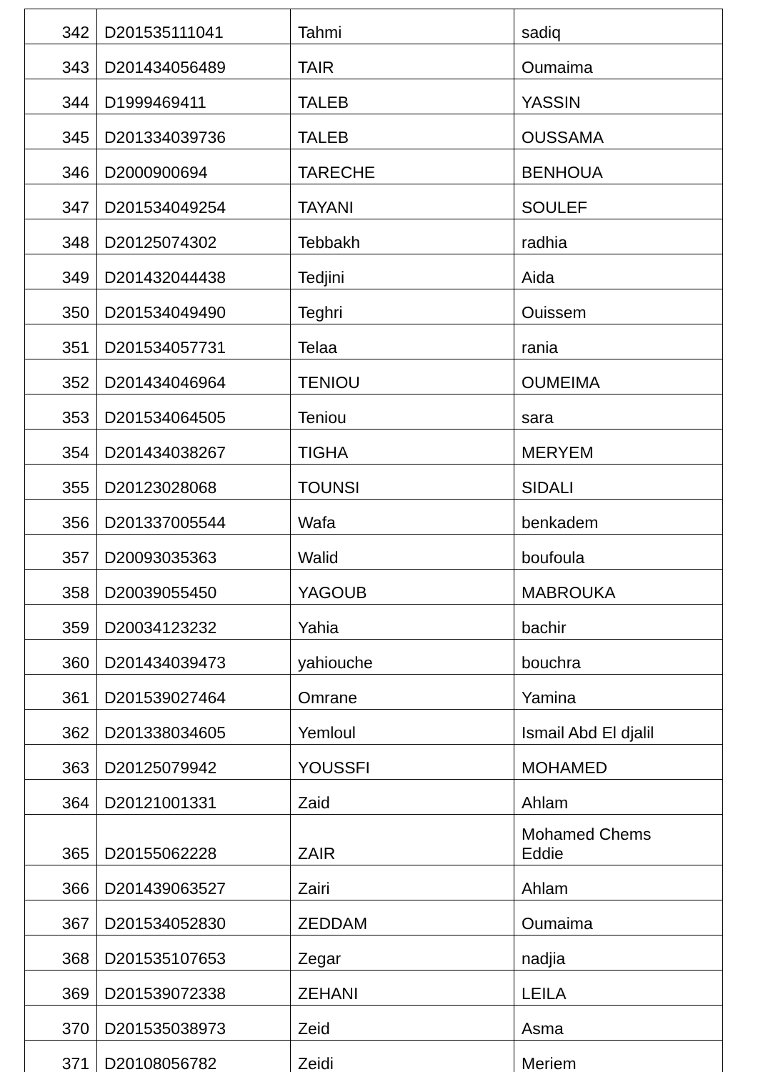| 342 | D201535111041 | Tahmi | sadiq |
| 343 | D201434056489 | TAIR | Oumaima |
| 344 | D1999469411 | TALEB | YASSIN |
| 345 | D201334039736 | TALEB | OUSSAMA |
| 346 | D2000900694 | TARECHE | BENHOUA |
| 347 | D201534049254 | TAYANI | SOULEF |
| 348 | D20125074302 | Tebbakh | radhia |
| 349 | D201432044438 | Tedjini | Aida |
| 350 | D201534049490 | Teghri | Ouissem |
| 351 | D201534057731 | Telaa | rania |
| 352 | D201434046964 | TENIOU | OUMEIMA |
| 353 | D201534064505 | Teniou | sara |
| 354 | D201434038267 | TIGHA | MERYEM |
| 355 | D20123028068 | TOUNSI | SIDALI |
| 356 | D201337005544 | Wafa | benkadem |
| 357 | D20093035363 | Walid | boufoula |
| 358 | D20039055450 | YAGOUB | MABROUKA |
| 359 | D20034123232 | Yahia | bachir |
| 360 | D201434039473 | yahiouche | bouchra |
| 361 | D201539027464 | Omrane | Yamina |
| 362 | D201338034605 | Yemloul | Ismail Abd El djalil |
| 363 | D20125079942 | YOUSSFI | MOHAMED |
| 364 | D20121001331 | Zaid | Ahlam |
| 365 | D20155062228 | ZAIR | Mohamed Chems Eddie |
| 366 | D201439063527 | Zairi | Ahlam |
| 367 | D201534052830 | ZEDDAM | Oumaima |
| 368 | D201535107653 | Zegar | nadjia |
| 369 | D201539072338 | ZEHANI | LEILA |
| 370 | D201535038973 | Zeid | Asma |
| 371 | D20108056782 | Zeidi | Meriem |